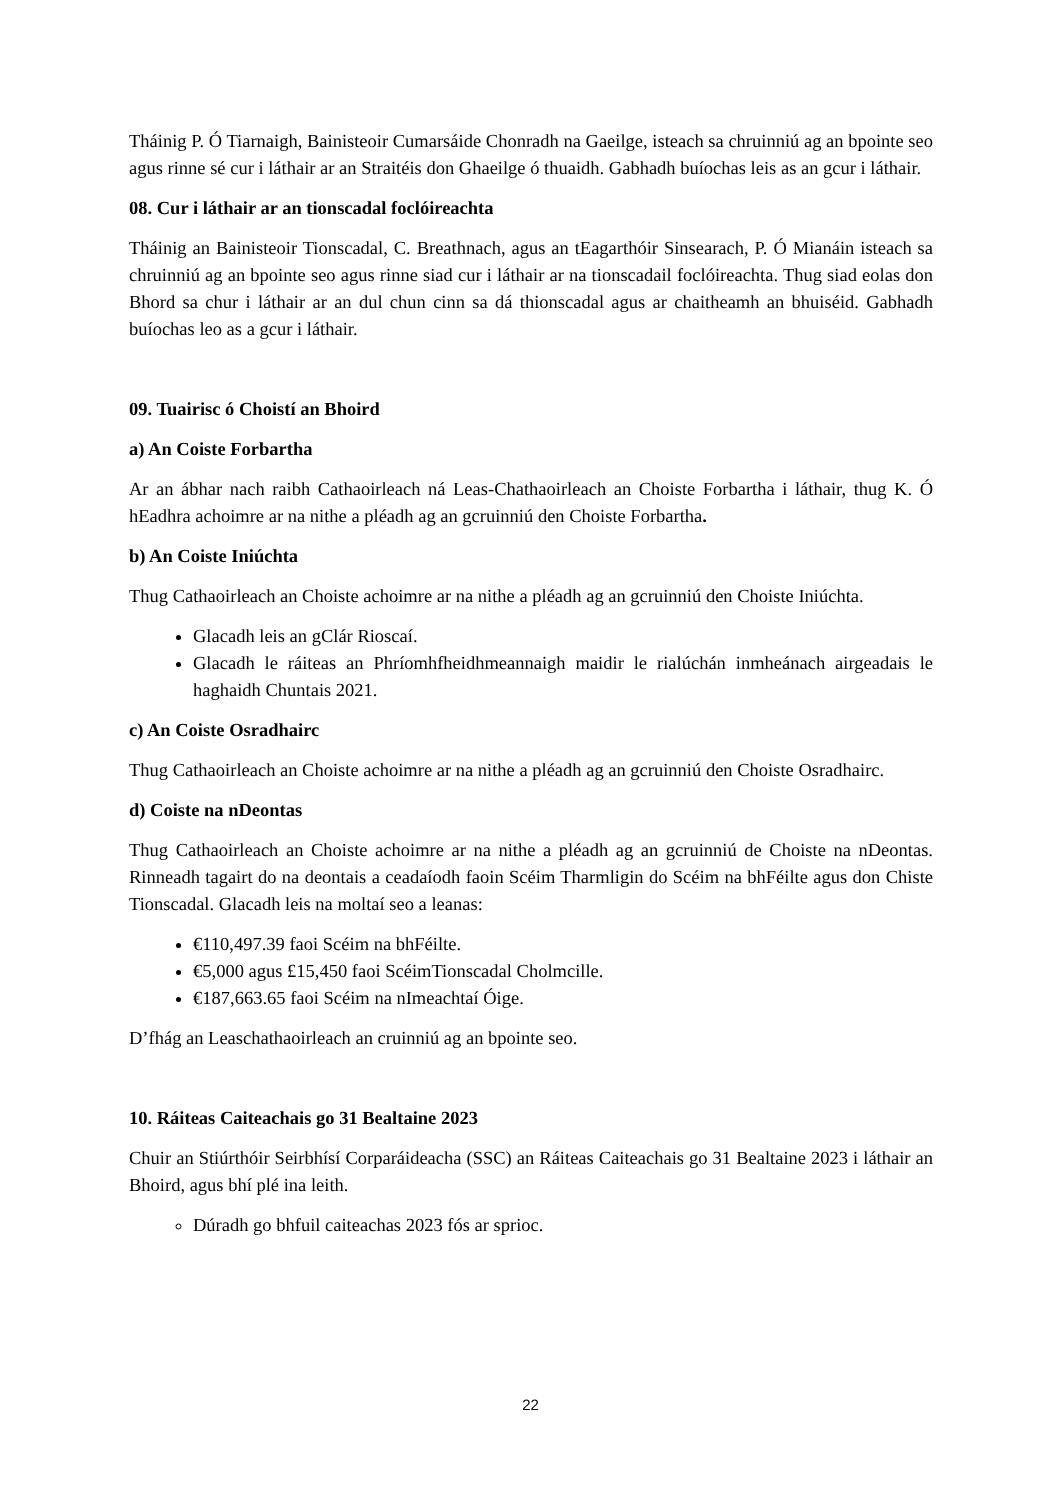Tháinig P. Ó Tiarnaigh, Bainisteoir Cumarsáide Chonradh na Gaeilge, isteach sa chruinniú ag an bpointe seo agus rinne sé cur i láthair ar an Straitéis don Ghaeilge ó thuaidh. Gabhadh buíochas leis as an gcur i láthair.
08. Cur i láthair ar an tionscadal foclóireachta
Tháinig an Bainisteoir Tionscadal, C. Breathnach, agus an tEagarthóir Sinsearach, P. Ó Mianáin isteach sa chruinniú ag an bpointe seo agus rinne siad cur i láthair ar na tionscadail foclóireachta. Thug siad eolas don Bhord sa chur i láthair ar an dul chun cinn sa dá thionscadal agus ar chaitheamh an bhuiséid. Gabhadh buíochas leo as a gcur i láthair.
09. Tuairisc ó Choistí an Bhoird
a) An Coiste Forbartha
Ar an ábhar nach raibh Cathaoirleach ná Leas-Chathaoirleach an Choiste Forbartha i láthair, thug K. Ó hEadhra achoimre ar na nithe a pléadh ag an gcruinniú den Choiste Forbartha.
b) An Coiste Iniúchta
Thug Cathaoirleach an Choiste achoimre ar na nithe a pléadh ag an gcruinniú den Choiste Iniúchta.
Glacadh leis an gClár Rioscaí.
Glacadh le ráiteas an Phríomhfheidhmeannaigh maidir le rialúchán inmheánach airgeadais le haghaidh Chuntais 2021.
c) An Coiste Osradhairc
Thug Cathaoirleach an Choiste achoimre ar na nithe a pléadh ag an gcruinniú den Choiste Osradhairc.
d) Coiste na nDeontas
Thug Cathaoirleach an Choiste achoimre ar na nithe a pléadh ag an gcruinniú de Choiste na nDeontas. Rinneadh tagairt do na deontais a ceadaíodh faoin Scéim Tharmligin do Scéim na bhFéilte agus don Chiste Tionscadal. Glacadh leis na moltaí seo a leanas:
€110,497.39 faoi Scéim na bhFéilte.
€5,000 agus £15,450 faoi ScéimTionscadal Cholmcille.
€187,663.65 faoi Scéim na nImeachtaí Óige.
D’fhág an Leaschathaoirleach an cruinniú ag an bpointe seo.
10. Ráiteas Caiteachais go 31 Bealtaine 2023
Chuir an Stiúrthóir Seirbhísí Corparáideacha (SSC) an Ráiteas Caiteachais go 31 Bealtaine 2023 i láthair an Bhoird, agus bhí plé ina leith.
Dúradh go bhfuil caiteachas 2023 fós ar sprioc.
22